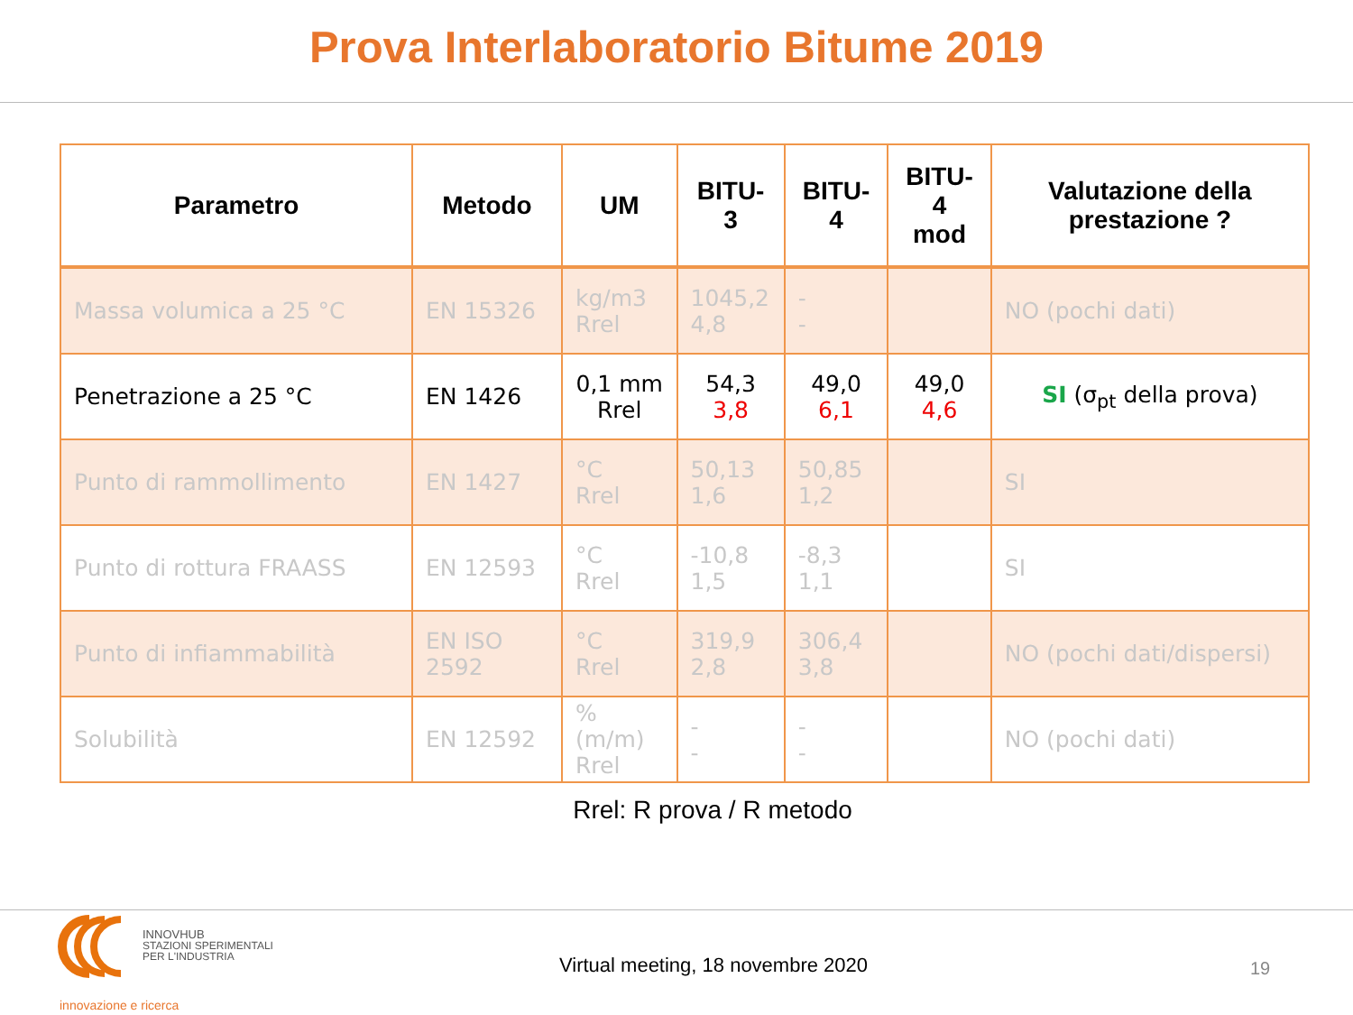Prova Interlaboratorio Bitume 2019
| Parametro | Metodo | UM | BITU-3 | BITU-4 | BITU-4 mod | Valutazione della prestazione ? |
| --- | --- | --- | --- | --- | --- | --- |
| Massa volumica a 25 °C | EN 15326 | kg/m3 Rrel | 1045,2 4,8 | - - | | NO (pochi dati) |
| Penetrazione a 25 °C | EN 1426 | 0,1 mm Rrel | 54,3 3,8 | 49,0 6,1 | 49,0 4,6 | SI (σ<sub>pt</sub> della prova) |
| Punto di rammollimento | EN 1427 | °C Rrel | 50,13 1,6 | 50,85 1,2 | | SI |
| Punto di rottura FRAASS | EN 12593 | °C Rrel | -10,8 1,5 | -8,3 1,1 | | SI |
| Punto di infiammabilità | EN ISO 2592 | °C Rrel | 319,9 2,8 | 306,4 3,8 | | NO (pochi dati/dispersi) |
| Solubilità | EN 12592 | % (m/m) Rrel | - - | - - | | NO (pochi dati) |
Rrel: R prova / R metodo
INNOVHUB
STAZIONI SPERIMENTALI
PER L'INDUSTRIA
innovazione e ricerca
Virtual meeting, 18 novembre 2020
19